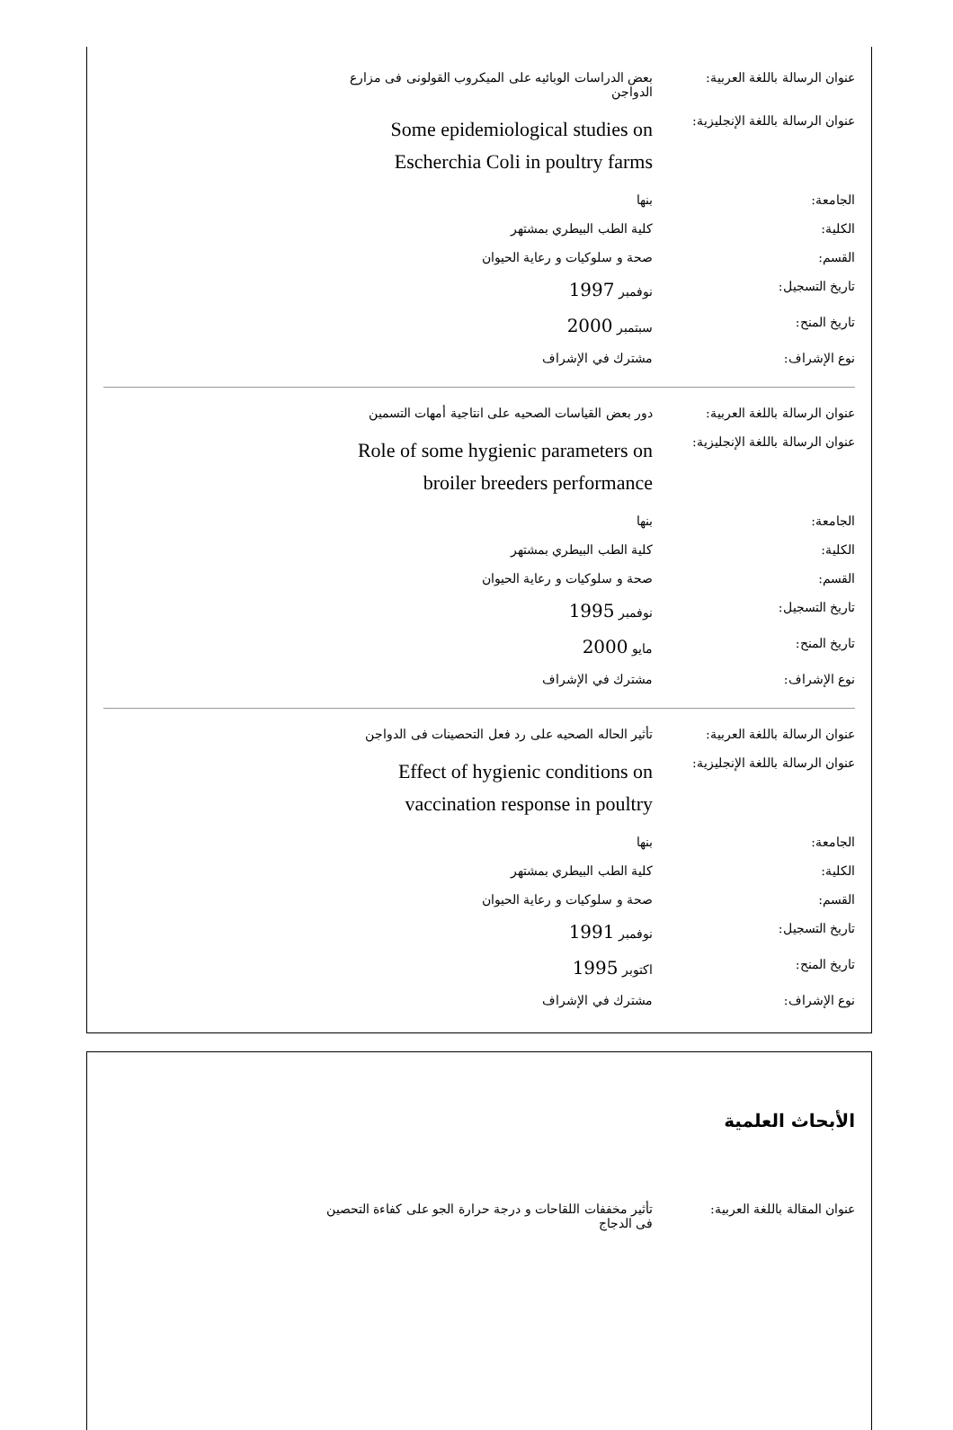| عنوان الرسالة باللغة العربية: | بعض الدراسات الوبائيه على الميكروب القولونى فى مزارع الدواجن |
| عنوان الرسالة باللغة الإنجليزية: | Some epidemiological studies on Escherchia Coli in poultry farms |
| الجامعة: | بنها |
| الكلية: | كلية الطب البيطري بمشتهر |
| القسم: | صحة و سلوكيات و رعاية الحيوان |
| تاريخ التسجيل: | نوفمبر 1997 |
| تاريخ المنح: | سبتمبر 2000 |
| نوع الإشراف: | مشترك في الإشراف |
| عنوان الرسالة باللغة العربية: | دور بعض القياسات الصحيه على انتاجية أمهات التسمين |
| عنوان الرسالة باللغة الإنجليزية: | Role of some hygienic parameters on broiler breeders performance |
| الجامعة: | بنها |
| الكلية: | كلية الطب البيطري بمشتهر |
| القسم: | صحة و سلوكيات و رعاية الحيوان |
| تاريخ التسجيل: | نوفمبر 1995 |
| تاريخ المنح: | مايو 2000 |
| نوع الإشراف: | مشترك في الإشراف |
| عنوان الرسالة باللغة العربية: | تأثير الحاله الصحيه على رد فعل التحصينات فى الدواجن |
| عنوان الرسالة باللغة الإنجليزية: | Effect of hygienic conditions on vaccination response in poultry |
| الجامعة: | بنها |
| الكلية: | كلية الطب البيطري بمشتهر |
| القسم: | صحة و سلوكيات و رعاية الحيوان |
| تاريخ التسجيل: | نوفمبر 1991 |
| تاريخ المنح: | اكتوبر 1995 |
| نوع الإشراف: | مشترك في الإشراف |
الأبحاث العلمية
| عنوان المقالة باللغة العربية: | تأثير مخففات اللقاحات و درجة حرارة الجو على كفاءة التحصين فى الدجاج |